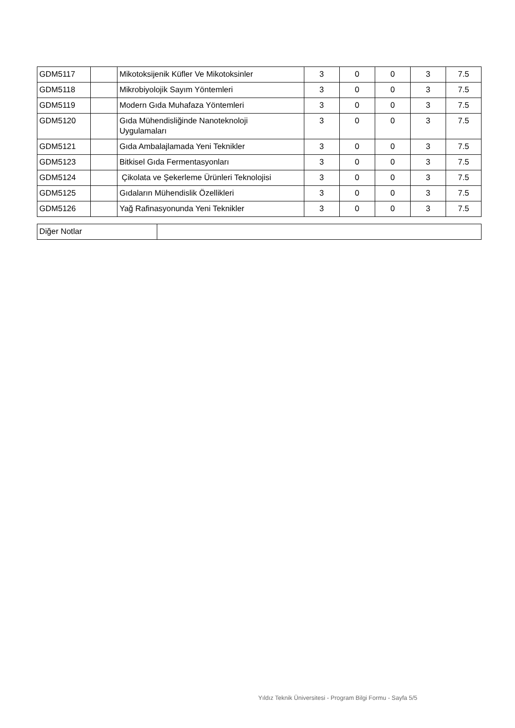| GDM5117 | | Mikotoksijenik Küfler Ve Mikotoksinler | 3 | 0 | 0 | 3 | 7.5 |
| GDM5118 | | Mikrobiyolojik Sayım Yöntemleri | 3 | 0 | 0 | 3 | 7.5 |
| GDM5119 | | Modern Gıda Muhafaza Yöntemleri | 3 | 0 | 0 | 3 | 7.5 |
| GDM5120 | | Gıda Mühendisliğinde Nanoteknoloji Uygulamaları | 3 | 0 | 0 | 3 | 7.5 |
| GDM5121 | | Gıda Ambalajlamada Yeni Teknikler | 3 | 0 | 0 | 3 | 7.5 |
| GDM5123 | | Bitkisel Gıda Fermentasyonları | 3 | 0 | 0 | 3 | 7.5 |
| GDM5124 | | Çikolata ve Şekerleme Ürünleri Teknolojisi | 3 | 0 | 0 | 3 | 7.5 |
| GDM5125 | | Gıdaların Mühendislik Özellikleri | 3 | 0 | 0 | 3 | 7.5 |
| GDM5126 | | Yağ Rafinasyonunda Yeni Teknikler | 3 | 0 | 0 | 3 | 7.5 |
| Diğer Notlar | |
Yıldız Teknik Üniversitesi - Program Bilgi Formu - Sayfa 5/5